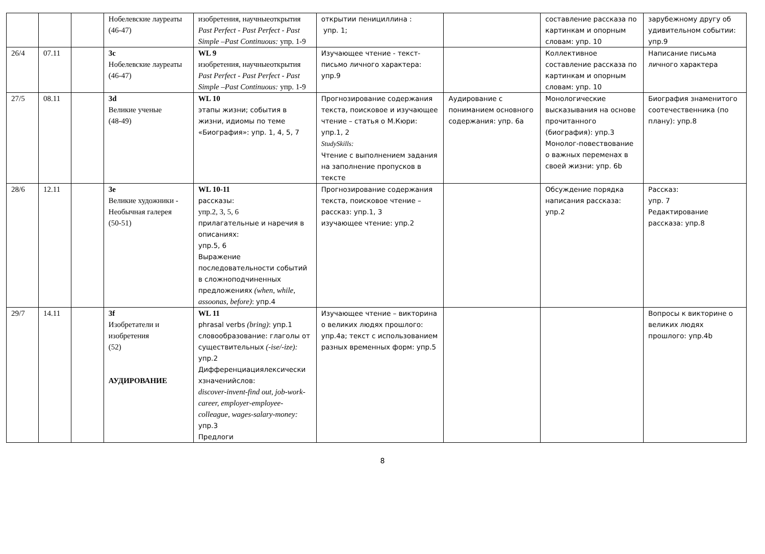| | | | Нобелевские лауреаты (46-47) | изобретения, научныеоткрытия Past Perfect - Past Perfect - Past Simple –Past Continuous: упр. 1-9 | открытии пенициллина : упр. 1; | | составление рассказа по картинкам и опорным словам: упр. 10 | зарубежному другу об удивительном событии: упр.9 |
| 26/4 | 07.11 | | 3c Нобелевские лауреаты (46-47) | WL 9 изобретения, научныеоткрытия Past Perfect - Past Perfect - Past Simple –Past Continuous: упр. 1-9 | Изучающее чтение - текст-письмо личного характера: упр.9 | | Коллективное составление рассказа по картинкам и опорным словам: упр. 10 | Написание письма личного характера |
| 27/5 | 08.11 | | 3d Великие ученые (48-49) | WL 10 этапы жизни; события в жизни, идиомы по теме «Биография»: упр. 1, 4, 5, 7 | Прогнозирование содержания текста, поисковое и изучающее чтение – статья о М.Кюри: упр.1, 2 StudySkills: Чтение с выполнением задания на заполнение пропусков в тексте | Аудирование с пониманием основного содержания: упр. 6a | Монологические высказывания на основе прочитанного (биография): упр.3 Монолог-повествование о важных переменах в своей жизни: упр. 6b | Биография знаменитого соотечественника (по плану): упр.8 |
| 28/6 | 12.11 | | 3e Великие художники - Необычная галерея (50-51) | WL 10-11 рассказы: упр.2, 3, 5, 6 прилагательные и наречия в описаниях: упр.5, 6 Выражение последовательности событий в сложноподчиненных предложениях (when, while, assoonas, before) : упр.4 | Прогнозирование содержания текста, поисковое чтение – рассказ: упр.1, 3 изучающее чтение: упр.2 | | Обсуждение порядка написания рассказа: упр.2 | Рассказ: упр. 7 Редактирование рассказа: упр.8 |
| 29/7 | 14.11 | | 3f Изобретатели и изобретения (52) АУДИРОВАНИЕ | WL 11 phrasal verbs (bring) : упр.1 словообразование: глаголы от существительных (-ise/-ize): упр.2 Дифференциациялексически хзначенийслов: discover-invent-find out, job-work-career, employer-employee-colleague, wages-salary-money: упр.3 Предлоги | Изучающее чтение – викторина о великих людях прошлого: упр.4a; текст с использованием разных временных форм: упр.5 | | | Вопросы к викторине о великих людях прошлого: упр.4b |
8